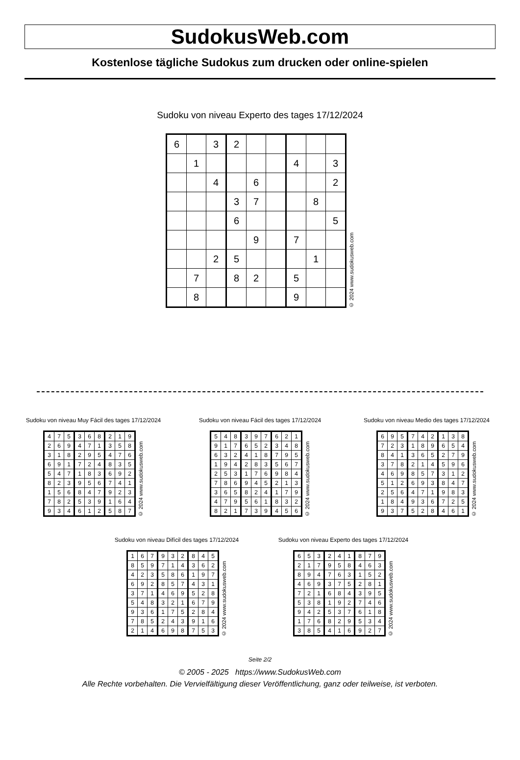SudokusWeb.com
Kostenlose tägliche Sudokus zum drucken oder online-spielen
Sudoku von niveau Experto des tages 17/12/2024
| 6 | | 3 | 2 | | | | | |
| | 1 | | | | | 4 | | 3 |
| | | 4 | | 6 | | | | 2 |
| | | | 3 | 7 | | | 8 | |
| | | | 6 | | | | | 5 |
| | | | | 9 | | 7 | | |
| | | 2 | 5 | | | | 1 | |
| | 7 | | 8 | 2 | | 5 | | |
| | 8 | | | | | 9 | | |
© 2024 www.sudokusweb.com
Sudoku von niveau Muy Fácil des tages 17/12/2024
| 4 | 7 | 5 | 3 | 6 | 8 | 2 | 1 | 9 |
| 2 | 6 | 9 | 4 | 7 | 1 | 3 | 5 | 8 |
| 3 | 1 | 8 | 2 | 9 | 5 | 4 | 7 | 6 |
| 6 | 9 | 1 | 7 | 2 | 4 | 8 | 3 | 5 |
| 5 | 4 | 7 | 1 | 8 | 3 | 6 | 9 | 2 |
| 8 | 2 | 3 | 9 | 5 | 6 | 7 | 4 | 1 |
| 1 | 5 | 6 | 8 | 4 | 7 | 9 | 2 | 3 |
| 7 | 8 | 2 | 5 | 3 | 9 | 1 | 6 | 4 |
| 9 | 3 | 4 | 6 | 1 | 2 | 5 | 8 | 7 |
© 2024 www.sudokusweb.com
Sudoku von niveau Fácil des tages 17/12/2024
| 5 | 4 | 8 | 3 | 9 | 7 | 6 | 2 | 1 |
| 9 | 1 | 7 | 6 | 5 | 2 | 3 | 4 | 8 |
| 6 | 3 | 2 | 4 | 1 | 8 | 7 | 9 | 5 |
| 1 | 9 | 4 | 2 | 8 | 3 | 5 | 6 | 7 |
| 2 | 5 | 3 | 1 | 7 | 6 | 9 | 8 | 4 |
| 7 | 8 | 6 | 9 | 4 | 5 | 2 | 1 | 3 |
| 3 | 6 | 5 | 8 | 2 | 4 | 1 | 7 | 9 |
| 4 | 7 | 9 | 5 | 6 | 1 | 8 | 3 | 2 |
| 8 | 2 | 1 | 7 | 3 | 9 | 4 | 5 | 6 |
© 2024 www.sudokusweb.com
Sudoku von niveau Medio des tages 17/12/2024
| 6 | 9 | 5 | 7 | 4 | 2 | 1 | 3 | 8 |
| 7 | 2 | 3 | 1 | 8 | 9 | 6 | 5 | 4 |
| 8 | 4 | 1 | 3 | 6 | 5 | 2 | 7 | 9 |
| 3 | 7 | 8 | 2 | 1 | 4 | 5 | 9 | 6 |
| 4 | 6 | 9 | 8 | 5 | 7 | 3 | 1 | 2 |
| 5 | 1 | 2 | 6 | 9 | 3 | 8 | 4 | 7 |
| 2 | 5 | 6 | 4 | 7 | 1 | 9 | 8 | 3 |
| 1 | 8 | 4 | 9 | 3 | 6 | 7 | 2 | 5 |
| 9 | 3 | 7 | 5 | 2 | 8 | 4 | 6 | 1 |
© 2024 www.sudokusweb.com
Sudoku von niveau Difícil des tages 17/12/2024
| 1 | 6 | 7 | 9 | 3 | 2 | 8 | 4 | 5 |
| 8 | 5 | 9 | 7 | 1 | 4 | 3 | 6 | 2 |
| 4 | 2 | 3 | 5 | 8 | 6 | 1 | 9 | 7 |
| 6 | 9 | 2 | 8 | 5 | 7 | 4 | 3 | 1 |
| 3 | 7 | 1 | 4 | 6 | 9 | 5 | 2 | 8 |
| 5 | 4 | 8 | 3 | 2 | 1 | 6 | 7 | 9 |
| 9 | 3 | 6 | 1 | 7 | 5 | 2 | 8 | 4 |
| 7 | 8 | 5 | 2 | 4 | 3 | 9 | 1 | 6 |
| 2 | 1 | 4 | 6 | 9 | 8 | 7 | 5 | 3 |
© 2024 www.sudokusweb.com
Sudoku von niveau Experto des tages 17/12/2024
| 6 | 5 | 3 | 2 | 4 | 1 | 8 | 7 | 9 |
| 2 | 1 | 7 | 9 | 5 | 8 | 4 | 6 | 3 |
| 8 | 9 | 4 | 7 | 6 | 3 | 1 | 5 | 2 |
| 4 | 6 | 9 | 3 | 7 | 5 | 2 | 8 | 1 |
| 7 | 2 | 1 | 6 | 8 | 4 | 3 | 9 | 5 |
| 5 | 3 | 8 | 1 | 9 | 2 | 7 | 4 | 6 |
| 9 | 4 | 2 | 5 | 3 | 7 | 6 | 1 | 8 |
| 1 | 7 | 6 | 8 | 2 | 9 | 5 | 3 | 4 |
| 3 | 8 | 5 | 4 | 1 | 6 | 9 | 2 | 7 |
© 2024 www.sudokusweb.com
Seite 2/2
© 2005 - 2025 https://www.SudokusWeb.com
Alle Rechte vorbehalten. Die Vervielfältigung dieser Veröffentlichung, ganz oder teilweise, ist verboten.